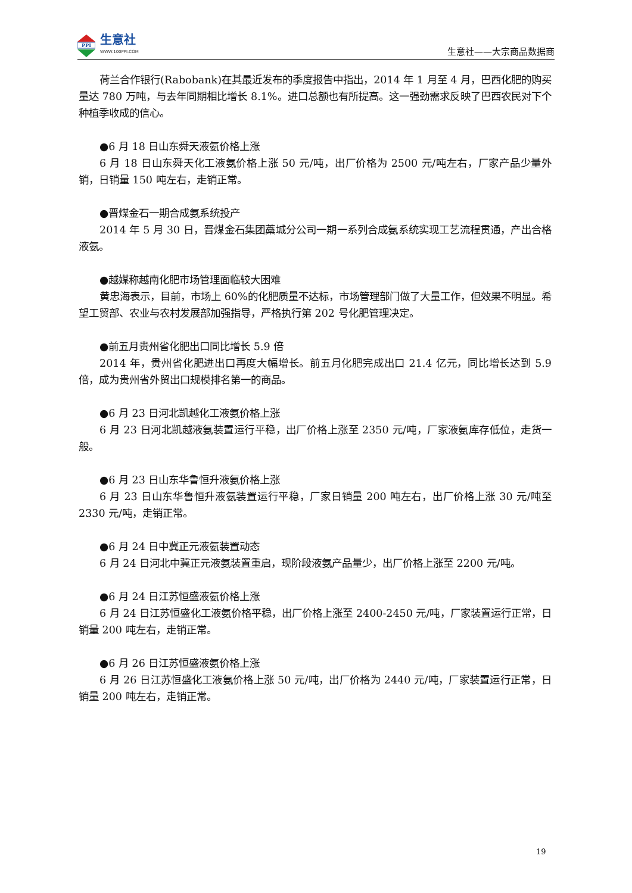PPI
生意社
WWW.100PPI.COM
生意社——大宗商品数据商
荷兰合作银行(Rabobank)在其最近发布的季度报告中指出，2014 年 1 月至 4 月，巴西化肥的购买量达 780 万吨，与去年同期相比增长 8.1%。进口总额也有所提高。这一强劲需求反映了巴西农民对下个种植季收成的信心。
●6 月 18 日山东舜天液氨价格上涨
6 月 18 日山东舜天化工液氨价格上涨 50 元/吨，出厂价格为 2500 元/吨左右，厂家产品少量外销，日销量 150 吨左右，走销正常。
●晋煤金石一期合成氨系统投产
2014 年 5 月 30 日，晋煤金石集团藁城分公司一期一系列合成氨系统实现工艺流程贯通，产出合格液氨。
●越媒称越南化肥市场管理面临较大困难
黄忠海表示，目前，市场上 60%的化肥质量不达标，市场管理部门做了大量工作，但效果不明显。希望工贸部、农业与农村发展部加强指导，严格执行第 202 号化肥管理决定。
●前五月贵州省化肥出口同比增长 5.9 倍
2014 年，贵州省化肥进出口再度大幅增长。前五月化肥完成出口 21.4 亿元，同比增长达到 5.9 倍，成为贵州省外贸出口规模排名第一的商品。
●6 月 23 日河北凯越化工液氨价格上涨
6 月 23 日河北凯越液氨装置运行平稳，出厂价格上涨至 2350 元/吨，厂家液氨库存低位，走货一般。
●6 月 23 日山东华鲁恒升液氨价格上涨
6 月 23 日山东华鲁恒升液氨装置运行平稳，厂家日销量 200 吨左右，出厂价格上涨 30 元/吨至 2330 元/吨，走销正常。
●6 月 24 日中冀正元液氨装置动态
6 月 24 日河北中冀正元液氨装置重启，现阶段液氨产品量少，出厂价格上涨至 2200 元/吨。
●6 月 24 日江苏恒盛液氨价格上涨
6 月 24 日江苏恒盛化工液氨价格平稳，出厂价格上涨至 2400-2450 元/吨，厂家装置运行正常，日销量 200 吨左右，走销正常。
●6 月 26 日江苏恒盛液氨价格上涨
6 月 26 日江苏恒盛化工液氨价格上涨 50 元/吨，出厂价格为 2440 元/吨，厂家装置运行正常，日销量 200 吨左右，走销正常。
19